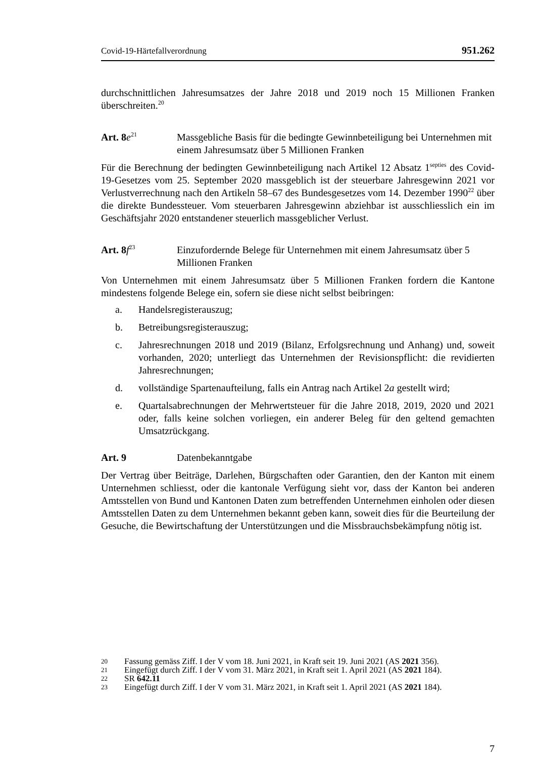Covid-19-Härtefallverordnung 951.262
durchschnittlichen Jahresumsatzes der Jahre 2018 und 2019 noch 15 Millionen Franken überschreiten.<sup>20</sup>
Art. 8e<sup>21</sup>
Massgebliche Basis für die bedingte Gewinnbeteiligung bei Unternehmen mit einem Jahresumsatz über 5 Millionen Franken
Für die Berechnung der bedingten Gewinnbeteiligung nach Artikel 12 Absatz 1<sup>septies</sup> des Covid-19-Gesetzes vom 25. September 2020 massgeblich ist der steuerbare Jahresgewinn 2021 vor Verlustverrechnung nach den Artikeln 58–67 des Bundesgesetzes vom 14. Dezember 1990<sup>22</sup> über die direkte Bundessteuer. Vom steuerbaren Jahresgewinn abziehbar ist ausschliesslich ein im Geschäftsjahr 2020 entstandener steuerlich massgeblicher Verlust.
Art. 8f<sup>23</sup>
Einzufordernde Belege für Unternehmen mit einem Jahresumsatz über 5 Millionen Franken
Von Unternehmen mit einem Jahresumsatz über 5 Millionen Franken fordern die Kantone mindestens folgende Belege ein, sofern sie diese nicht selbst beibringen:
a. Handelsregisterauszug;
b. Betreibungsregisterauszug;
c. Jahresrechnungen 2018 und 2019 (Bilanz, Erfolgsrechnung und Anhang) und, soweit vorhanden, 2020; unterliegt das Unternehmen der Revisionspflicht: die revidierten Jahresrechnungen;
d. vollständige Spartenaufteilung, falls ein Antrag nach Artikel 2a gestellt wird;
e. Quartalsabrechnungen der Mehrwertsteuer für die Jahre 2018, 2019, 2020 und 2021 oder, falls keine solchen vorliegen, ein anderer Beleg für den geltend gemachten Umsatzrückgang.
Art. 9 Datenbekanntgabe
Der Vertrag über Beiträge, Darlehen, Bürgschaften oder Garantien, den der Kanton mit einem Unternehmen schliesst, oder die kantonale Verfügung sieht vor, dass der Kanton bei anderen Amtsstellen von Bund und Kantonen Daten zum betreffenden Unternehmen einholen oder diesen Amtsstellen Daten zu dem Unternehmen bekannt geben kann, soweit dies für die Beurteilung der Gesuche, die Bewirtschaftung der Unterstützungen und die Missbrauchsbekämpfung nötig ist.
20
Fassung gemäss Ziff. I der V vom 18. Juni 2021, in Kraft seit 19. Juni 2021 (AS 2021 356).
21
Eingefügt durch Ziff. I der V vom 31. März 2021, in Kraft seit 1. April 2021 (AS 2021 184).
22
SR 642.11
23
Eingefügt durch Ziff. I der V vom 31. März 2021, in Kraft seit 1. April 2021 (AS 2021 184).
7